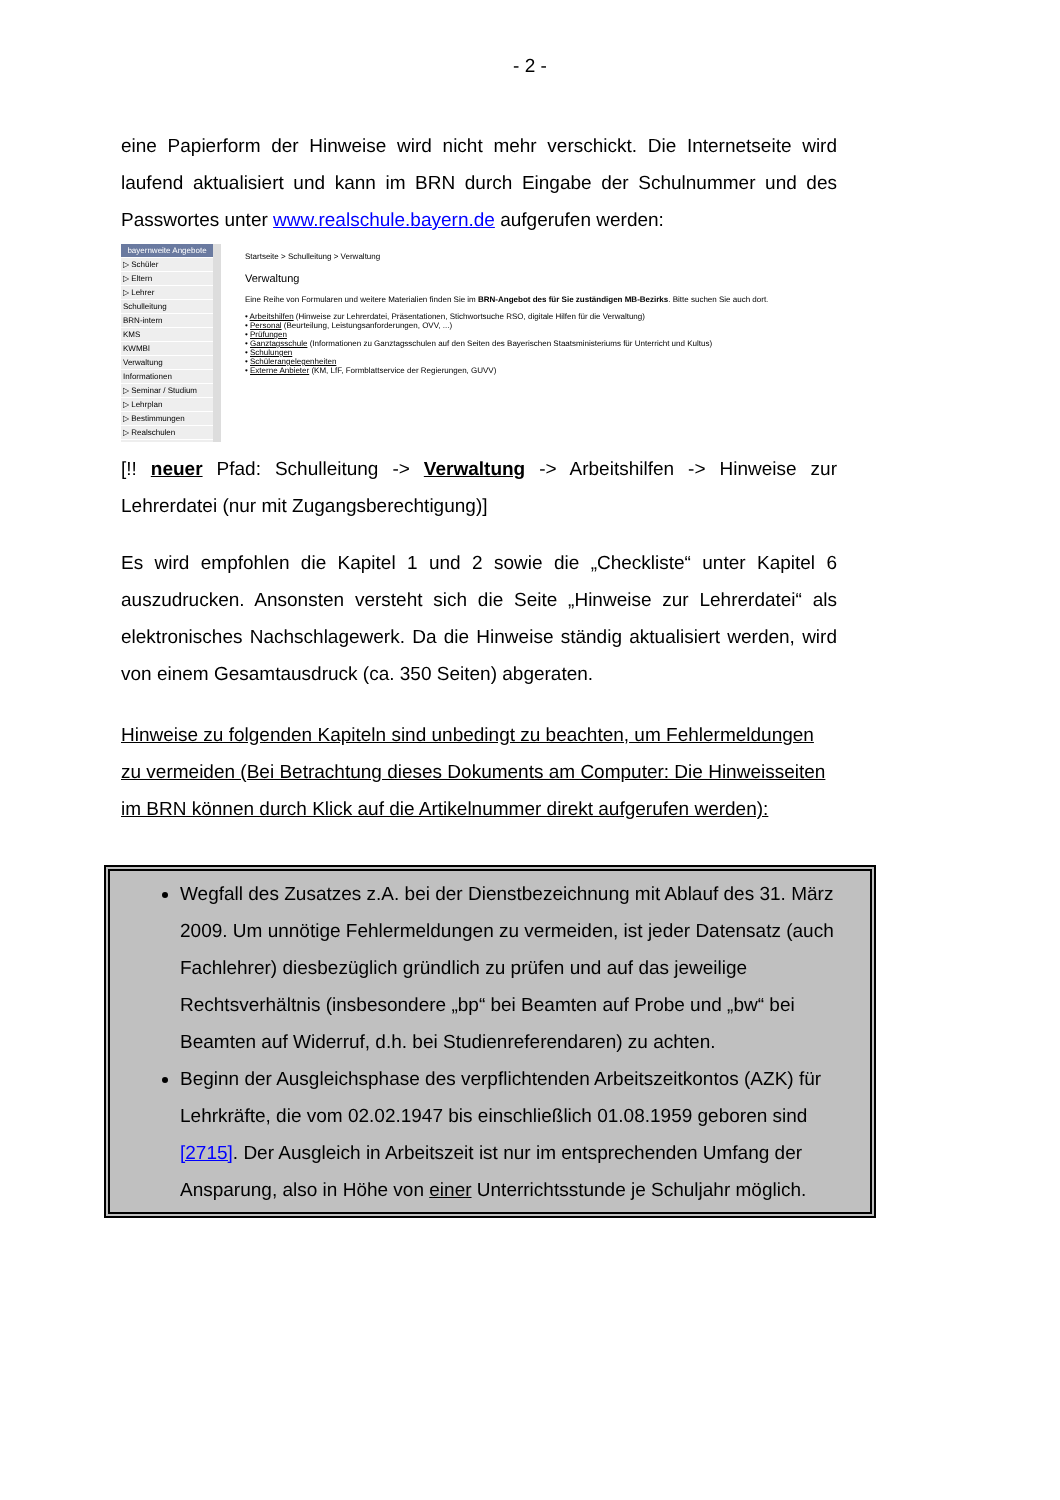- 2 -
eine Papierform der Hinweise wird nicht mehr verschickt. Die Internetseite wird laufend aktualisiert und kann im BRN durch Eingabe der Schulnummer und des Passwortes unter www.realschule.bayern.de aufgerufen werden:
bayernweite Angebote
▷ Schüler
▷ Eltern
▷ Lehrer
Schulleitung
BRN-intern
KMS
KWMBl
Verwaltung
Informationen
▷ Seminar / Studium
▷ Lehrplan
▷ Bestimmungen
▷ Realschulen
Startseite > Schulleitung > Verwaltung
Verwaltung
Eine Reihe von Formularen und weitere Materialien finden Sie im BRN-Angebot des für Sie zuständigen MB-Bezirks. Bitte suchen Sie auch dort.
• Arbeitshilfen (Hinweise zur Lehrerdatei, Präsentationen, Stichwortsuche RSO, digitale Hilfen für die Verwaltung)
• Personal (Beurteilung, Leistungsanforderungen, OVV, ...)
• Prüfungen
• Ganztagsschule (Informationen zu Ganztagsschulen auf den Seiten des Bayerischen Staatsministeriums für Unterricht und Kultus)
• Schulungen
• Schülerangelegenheiten
• Externe Anbieter (KM, LfF, Formblattservice der Regierungen, GUVV)
[!! neuer Pfad: Schulleitung -> Verwaltung -> Arbeitshilfen -> Hinweise zur Lehrerdatei (nur mit Zugangsberechtigung)]
Es wird empfohlen die Kapitel 1 und 2 sowie die „Checkliste“ unter Kapitel 6 auszudrucken. Ansonsten versteht sich die Seite „Hinweise zur Lehrerdatei“ als elektronisches Nachschlagewerk. Da die Hinweise ständig aktualisiert werden, wird von einem Gesamtausdruck (ca. 350 Seiten) abgeraten.
Hinweise zu folgenden Kapiteln sind unbedingt zu beachten, um Fehlermeldungen zu vermeiden (Bei Betrachtung dieses Dokuments am Computer: Die Hinweisseiten im BRN können durch Klick auf die Artikelnummer direkt aufgerufen werden):
Wegfall des Zusatzes z.A. bei der Dienstbezeichnung mit Ablauf des 31. März 2009. Um unnötige Fehlermeldungen zu vermeiden, ist jeder Datensatz (auch Fachlehrer) diesbezüglich gründlich zu prüfen und auf das jeweilige Rechtsverhältnis (insbesondere „bp“ bei Beamten auf Probe und „bw“ bei Beamten auf Widerruf, d.h. bei Studienreferendaren) zu achten.
Beginn der Ausgleichsphase des verpflichtenden Arbeitszeitkontos (AZK) für Lehrkräfte, die vom 02.02.1947 bis einschließlich 01.08.1959 geboren sind [2715]. Der Ausgleich in Arbeitszeit ist nur im entsprechenden Umfang der Ansparung, also in Höhe von einer Unterrichtsstunde je Schuljahr möglich.